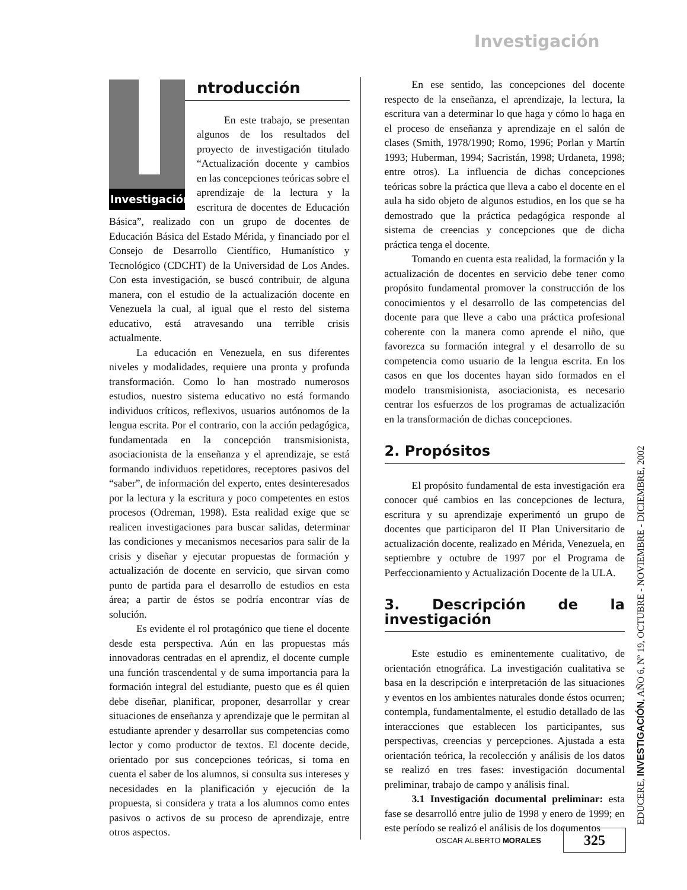Investigación
Investigación
ntroducción
En este trabajo, se presentan algunos de los resultados del proyecto de investigación titulado “Actualización docente y cambios en las concepciones teóricas sobre el aprendizaje de la lectura y la escritura de docentes de Educación Básica”, realizado con un grupo de docentes de Educación Básica del Estado Mérida, y financiado por el Consejo de Desarrollo Científico, Humanístico y Tecnológico (CDCHT) de la Universidad de Los Andes. Con esta investigación, se buscó contribuir, de alguna manera, con el estudio de la actualización docente en Venezuela la cual, al igual que el resto del sistema educativo, está atravesando una terrible crisis actualmente.
La educación en Venezuela, en sus diferentes niveles y modalidades, requiere una pronta y profunda transformación. Como lo han mostrado numerosos estudios, nuestro sistema educativo no está formando individuos críticos, reflexivos, usuarios autónomos de la lengua escrita. Por el contrario, con la acción pedagógica, fundamentada en la concepción transmisionista, asociacionista de la enseñanza y el aprendizaje, se está formando individuos repetidores, receptores pasivos del “saber”, de información del experto, entes desinteresados por la lectura y la escritura y poco competentes en estos procesos (Odreman, 1998). Esta realidad exige que se realicen investigaciones para buscar salidas, determinar las condiciones y mecanismos necesarios para salir de la crisis y diseñar y ejecutar propuestas de formación y actualización de docente en servicio, que sirvan como punto de partida para el desarrollo de estudios en esta área; a partir de éstos se podría encontrar vías de solución.
Es evidente el rol protagónico que tiene el docente desde esta perspectiva. Aún en las propuestas más innovadoras centradas en el aprendiz, el docente cumple una función trascendental y de suma importancia para la formación integral del estudiante, puesto que es él quien debe diseñar, planificar, proponer, desarrollar y crear situaciones de enseñanza y aprendizaje que le permitan al estudiante aprender y desarrollar sus competencias como lector y como productor de textos. El docente decide, orientado por sus concepciones teóricas, si toma en cuenta el saber de los alumnos, si consulta sus intereses y necesidades en la planificación y ejecución de la propuesta, si considera y trata a los alumnos como entes pasivos o activos de su proceso de aprendizaje, entre otros aspectos.
En ese sentido, las concepciones del docente respecto de la enseñanza, el aprendizaje, la lectura, la escritura van a determinar lo que haga y cómo lo haga en el proceso de enseñanza y aprendizaje en el salón de clases (Smith, 1978/1990; Romo, 1996; Porlan y Martín 1993; Huberman, 1994; Sacristán, 1998; Urdaneta, 1998; entre otros). La influencia de dichas concepciones teóricas sobre la práctica que lleva a cabo el docente en el aula ha sido objeto de algunos estudios, en los que se ha demostrado que la práctica pedagógica responde al sistema de creencias y concepciones que de dicha práctica tenga el docente.
Tomando en cuenta esta realidad, la formación y la actualización de docentes en servicio debe tener como propósito fundamental promover la construcción de los conocimientos y el desarrollo de las competencias del docente para que lleve a cabo una práctica profesional coherente con la manera como aprende el niño, que favorezca su formación integral y el desarrollo de su competencia como usuario de la lengua escrita. En los casos en que los docentes hayan sido formados en el modelo transmisionista, asociacionista, es necesario centrar los esfuerzos de los programas de actualización en la transformación de dichas concepciones.
2. Propósitos
El propósito fundamental de esta investigación era conocer qué cambios en las concepciones de lectura, escritura y su aprendizaje experimentó un grupo de docentes que participaron del II Plan Universitario de actualización docente, realizado en Mérida, Venezuela, en septiembre y octubre de 1997 por el Programa de Perfeccionamiento y Actualización Docente de la ULA.
3. Descripción de la investigación
Este estudio es eminentemente cualitativo, de orientación etnográfica. La investigación cualitativa se basa en la descripción e interpretación de las situaciones y eventos en los ambientes naturales donde éstos ocurren; contempla, fundamentalmente, el estudio detallado de las interacciones que establecen los participantes, sus perspectivas, creencias y percepciones. Ajustada a esta orientación teórica, la recolección y análisis de los datos se realizó en tres fases: investigación documental preliminar, trabajo de campo y análisis final.
3.1 Investigación documental preliminar: esta fase se desarrolló entre julio de 1998 y enero de 1999; en este período se realizó el análisis de los documentos
EDUCERE, INVESTIGACIÓN, AÑO 6, Nº 19, OCTUBRE - NOVIEMBRE - DICIEMBRE, 2002
OSCAR ALBERTO MORALES 325